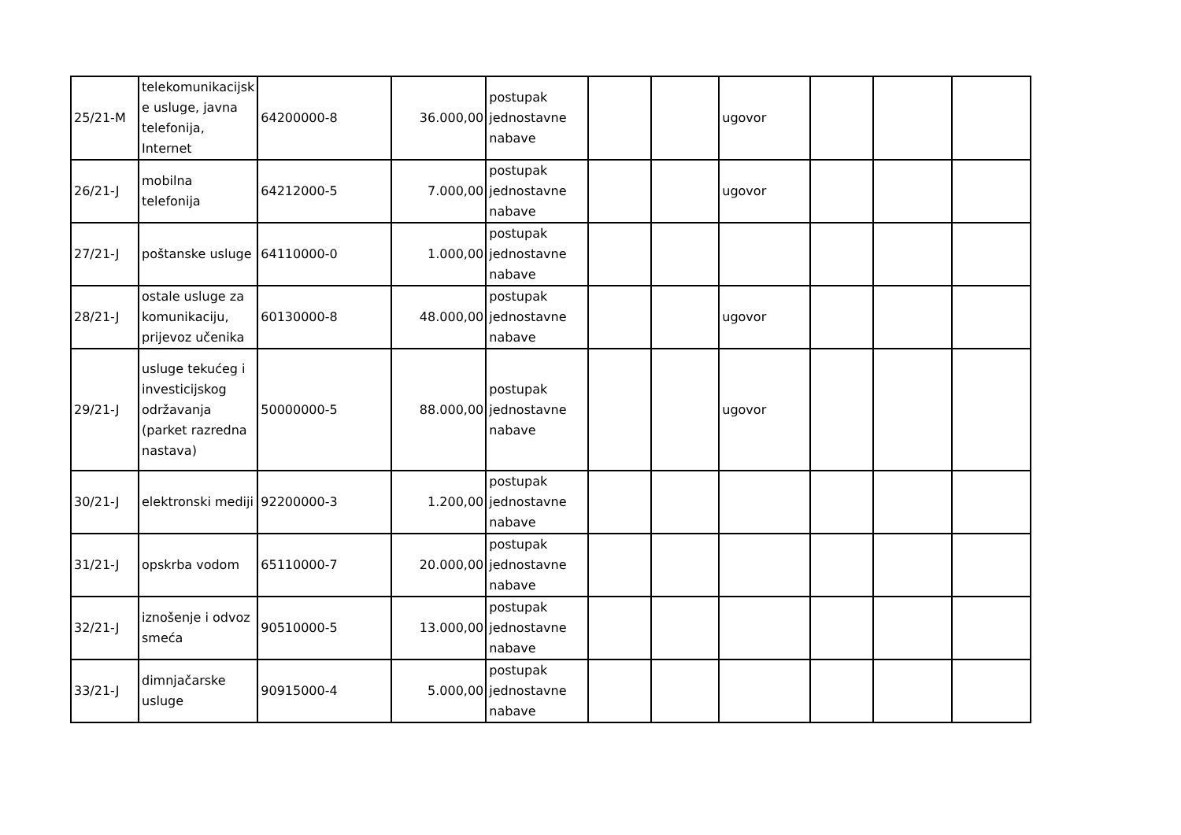| 25/21-M | telekomunikacijsk e usluge, javna telefonija, Internet | 64200000-8 | 36.000,00 | postupak jednostavne nabave | | | ugovor | | | |
| 26/21-J | mobilna telefonija | 64212000-5 | 7.000,00 | postupak jednostavne nabave | | | ugovor | | | |
| 27/21-J | poštanske usluge | 64110000-0 | 1.000,00 | postupak jednostavne nabave | | | | | | |
| 28/21-J | ostale usluge za komunikaciju, prijevoz učenika | 60130000-8 | 48.000,00 | postupak jednostavne nabave | | | ugovor | | | |
| 29/21-J | usluge tekućeg i investicijskog održavanja (parket razredna nastava) | 50000000-5 | 88.000,00 | postupak jednostavne nabave | | | ugovor | | | |
| 30/21-J | elektronski mediji | 92200000-3 | 1.200,00 | postupak jednostavne nabave | | | | | | |
| 31/21-J | opskrba vodom | 65110000-7 | 20.000,00 | postupak jednostavne nabave | | | | | | |
| 32/21-J | iznošenje i odvoz smeća | 90510000-5 | 13.000,00 | postupak jednostavne nabave | | | | | | |
| 33/21-J | dimnjačarske usluge | 90915000-4 | 5.000,00 | postupak jednostavne nabave | | | | | | |